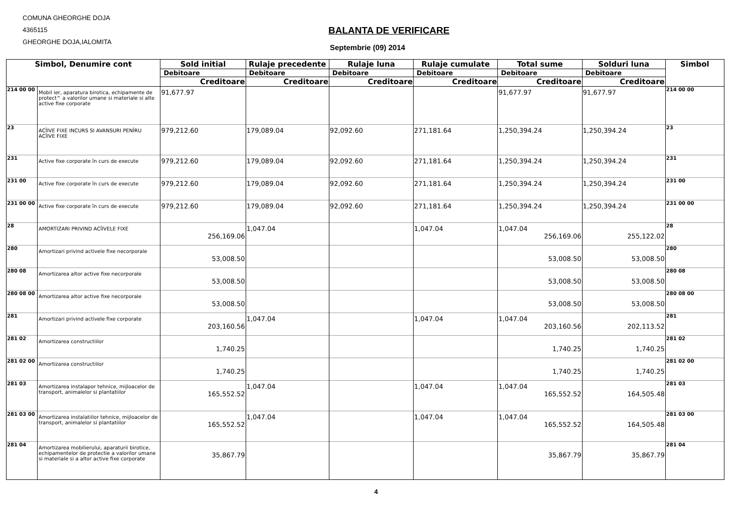COMUNA GHEORGHE DOJA
4365115
GHEORGHE DOJA,IALOMITA
BALANTA DE VERIFICARE
Septembrie (09) 2014
| Simbol, Denumire cont | | Sold initial | Rulaje precedente | Rulaje luna | Rulaje cumulate | Total sume | Solduri luna | Simbol |
| --- | --- | --- | --- | --- | --- | --- | --- | --- |
| | | Debitoare | Debitoare | Debitoare | Debitoare | Debitoare | Debitoare | |
| | | Creditoare | Creditoare | Creditoare | Creditoare | Creditoare | Creditoare | |
| 214 00 00 | Mobil ier, aparatura birotica, echipamente de protect^ a valorilor umane si materiale si alte active fixe corporate | 91,677.97 | | | | 91,677.97 | 91,677.97 | 214 00 00 |
| 23 | ACÎIVE FIXE INCURS SI AVANSURI PENÎRU ACÎIVE FIXE | 979,212.60 | 179,089.04 | 92,092.60 | 271,181.64 | 1,250,394.24 | 1,250,394.24 | 23 |
| 231 | Active fixe corporate în curs de execute | 979,212.60 | 179,089.04 | 92,092.60 | 271,181.64 | 1,250,394.24 | 1,250,394.24 | 231 |
| 231 00 | Active fixe corporate în curs de execute | 979,212.60 | 179,089.04 | 92,092.60 | 271,181.64 | 1,250,394.24 | 1,250,394.24 | 231 00 |
| 231 00 00 | Active fixe corporate în curs de execute | 979,212.60 | 179,089.04 | 92,092.60 | 271,181.64 | 1,250,394.24 | 1,250,394.24 | 231 00 00 |
| 28 | AMORTIZARI PRIVIND ACÎIVELE FIXE | 256,169.06 | 1,047.04 | | 1,047.04 | 1,047.04 256,169.06 | 255,122.02 | 28 |
| 280 | Amortizari privind activele fixe necorporale | 53,008.50 | | | | 53,008.50 | 53,008.50 | 280 |
| 280 08 | Amortizarea altor active fixe necorporale | 53,008.50 | | | | 53,008.50 | 53,008.50 | 280 08 |
| 280 08 00 | Amortizarea altor active fixe necorporale | 53,008.50 | | | | 53,008.50 | 53,008.50 | 280 08 00 |
| 281 | Amortizari privind activele fixe corporate | 203,160.56 | 1,047.04 | | 1,047.04 | 1,047.04 203,160.56 | 202,113.52 | 281 |
| 281 02 | Amortizarea constructiilor | 1,740.25 | | | | 1,740.25 | 1,740.25 | 281 02 |
| 281 02 00 | Amortizarea constructiilor | 1,740.25 | | | | 1,740.25 | 1,740.25 | 281 02 00 |
| 281 03 | Amortizarea instalapor tehnice, mijloacelor de transport, animalelor si plantatiilor | 165,552.52 | 1,047.04 | | 1,047.04 | 1,047.04 165,552.52 | 164,505.48 | 281 03 |
| 281 03 00 | Amortizarea instalatiilor tehnice, mijloacelor de transport, animalelor si plantatiilor | 165,552.52 | 1,047.04 | | 1,047.04 | 1,047.04 165,552.52 | 164,505.48 | 281 03 00 |
| 281 04 | Amortizarea mobilierului, aparaturii birotice, echipamentelor de protectie a valorilor umane si materiale si a altor active fixe corporate | 35,867.79 | | | | 35,867.79 | 35,867.79 | 281 04 |
4